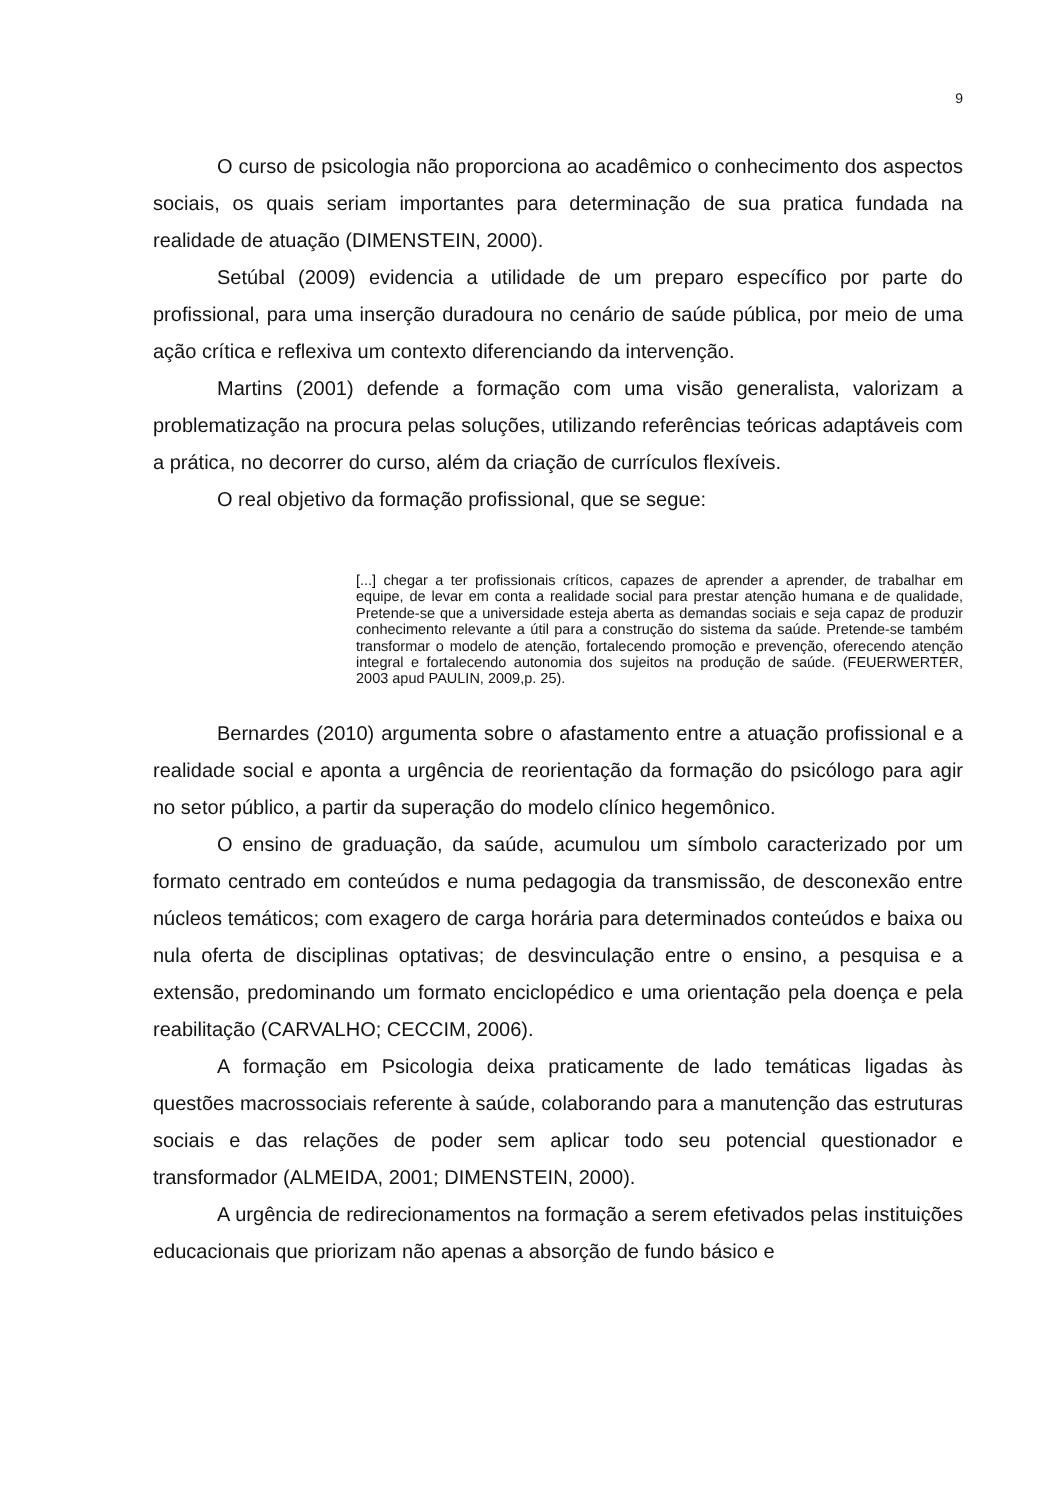9
O curso de psicologia não proporciona ao acadêmico o conhecimento dos aspectos sociais, os quais seriam importantes para determinação de sua pratica fundada na realidade de atuação (DIMENSTEIN, 2000).
Setúbal (2009) evidencia a utilidade de um preparo específico por parte do profissional, para uma inserção duradoura no cenário de saúde pública, por meio de uma ação crítica e reflexiva um contexto diferenciando da intervenção.
Martins (2001) defende a formação com uma visão generalista, valorizam a problematização na procura pelas soluções, utilizando referências teóricas adaptáveis com a prática, no decorrer do curso, além da criação de currículos flexíveis.
O real objetivo da formação profissional, que se segue:
[...] chegar a ter profissionais críticos, capazes de aprender a aprender, de trabalhar em equipe, de levar em conta a realidade social para prestar atenção humana e de qualidade, Pretende-se que a universidade esteja aberta as demandas sociais e seja capaz de produzir conhecimento relevante a útil para a construção do sistema da saúde. Pretende-se também transformar o modelo de atenção, fortalecendo promoção e prevenção, oferecendo atenção integral e fortalecendo autonomia dos sujeitos na produção de saúde. (FEUERWERTER, 2003 apud PAULIN, 2009,p. 25).
Bernardes (2010) argumenta sobre o afastamento entre a atuação profissional e a realidade social e aponta a urgência de reorientação da formação do psicólogo para agir no setor público, a partir da superação do modelo clínico hegemônico.
O ensino de graduação, da saúde, acumulou um símbolo caracterizado por um formato centrado em conteúdos e numa pedagogia da transmissão, de desconexão entre núcleos temáticos; com exagero de carga horária para determinados conteúdos e baixa ou nula oferta de disciplinas optativas; de desvinculação entre o ensino, a pesquisa e a extensão, predominando um formato enciclopédico e uma orientação pela doença e pela reabilitação (CARVALHO; CECCIM, 2006).
A formação em Psicologia deixa praticamente de lado temáticas ligadas às questões macrossociais referente à saúde, colaborando para a manutenção das estruturas sociais e das relações de poder sem aplicar todo seu potencial questionador e transformador (ALMEIDA, 2001; DIMENSTEIN, 2000).
A urgência de redirecionamentos na formação a serem efetivados pelas instituições educacionais que priorizam não apenas a absorção de fundo básico e